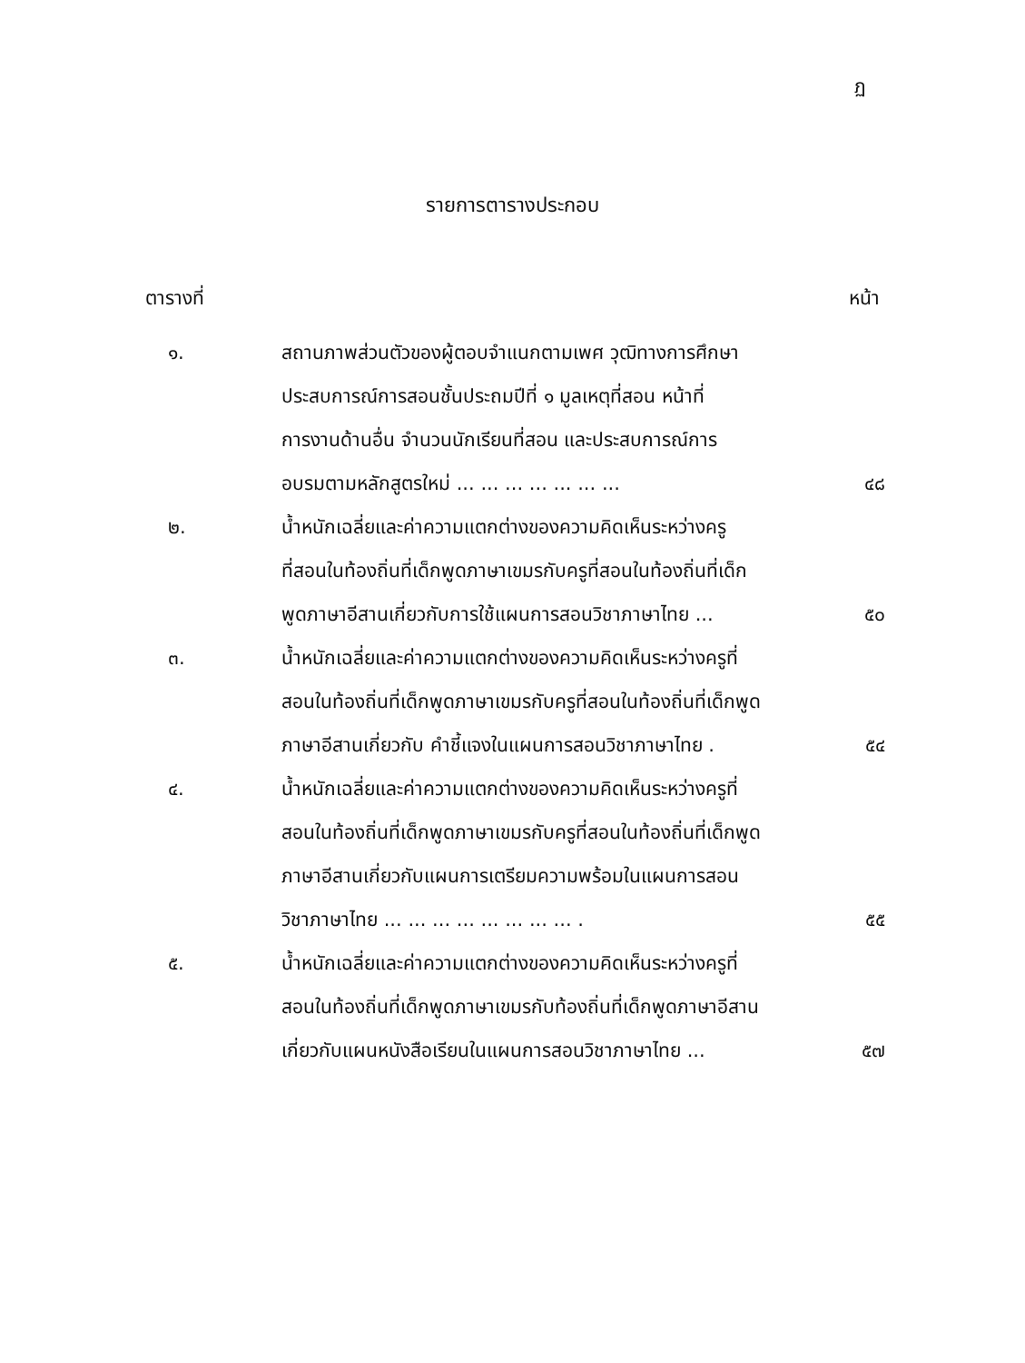ฏ
รายการตารางประกอบ
ตารางที่ หน้า
| ๑. | สถานภาพส่วนตัวของผู้ตอบจำแนกตามเพศ วุฒิทางการศึกษา ประสบการณ์การสอนชั้นประถมปีที่ ๑ มูลเหตุที่สอน หน้าที่ การงานด้านอื่น จำนวนนักเรียนที่สอน และประสบการณ์การ อบรมตามหลักสูตรใหม่ ... ... ... ... ... ... ... | ๔๘ |
| ๒. | น้ำหนักเฉลี่ยและค่าความแตกต่างของความคิดเห็นระหว่างครู ที่สอนในท้องถิ่นที่เด็กพูดภาษาเขมรกับครูที่สอนในท้องถิ่นที่เด็ก พูดภาษาอีสานเกี่ยวกับการใช้แผนการสอนวิชาภาษาไทย ... | ๕๐ |
| ๓. | น้ำหนักเฉลี่ยและค่าความแตกต่างของความคิดเห็นระหว่างครูที่ สอนในท้องถิ่นที่เด็กพูดภาษาเขมรกับครูที่สอนในท้องถิ่นที่เด็กพูด ภาษาอีสานเกี่ยวกับ คำชี้แจงในแผนการสอนวิชาภาษาไทย . | ๕๔ |
| ๔. | น้ำหนักเฉลี่ยและค่าความแตกต่างของความคิดเห็นระหว่างครูที่ สอนในท้องถิ่นที่เด็กพูดภาษาเขมรกับครูที่สอนในท้องถิ่นที่เด็กพูด ภาษาอีสานเกี่ยวกับแผนการเตรียมความพร้อมในแผนการสอน วิชาภาษาไทย ... ... ... ... ... ... ... ... . | ๕๕ |
| ๕. | น้ำหนักเฉลี่ยและค่าความแตกต่างของความคิดเห็นระหว่างครูที่ สอนในท้องถิ่นที่เด็กพูดภาษาเขมรกับท้องถิ่นที่เด็กพูดภาษาอีสาน เกี่ยวกับแผนหนังสือเรียนในแผนการสอนวิชาภาษาไทย ... | ๕๗ |